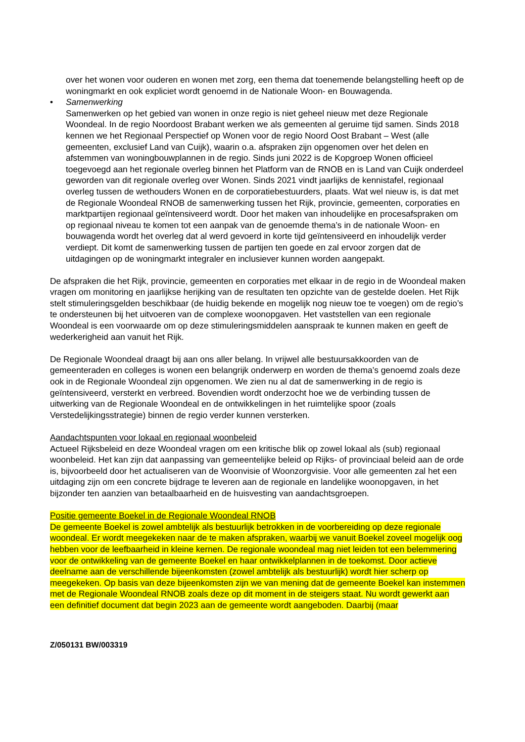over het wonen voor ouderen en wonen met zorg, een thema dat toenemende belangstelling heeft op de woningmarkt en ook expliciet wordt genoemd in de Nationale Woon- en Bouwagenda.
• Samenwerking
Samenwerken op het gebied van wonen in onze regio is niet geheel nieuw met deze Regionale Woondeal. In de regio Noordoost Brabant werken we als gemeenten al geruime tijd samen. Sinds 2018 kennen we het Regionaal Perspectief op Wonen voor de regio Noord Oost Brabant – West (alle gemeenten, exclusief Land van Cuijk), waarin o.a. afspraken zijn opgenomen over het delen en afstemmen van woningbouwplannen in de regio. Sinds juni 2022 is de Kopgroep Wonen officieel toegevoegd aan het regionale overleg binnen het Platform van de RNOB en is Land van Cuijk onderdeel geworden van dit regionale overleg over Wonen. Sinds 2021 vindt jaarlijks de kennistafel, regionaal overleg tussen de wethouders Wonen en de corporatiebestuurders, plaats. Wat wel nieuw is, is dat met de Regionale Woondeal RNOB de samenwerking tussen het Rijk, provincie, gemeenten, corporaties en marktpartijen regionaal geïntensiveerd wordt. Door het maken van inhoudelijke en procesafspraken om op regionaal niveau te komen tot een aanpak van de genoemde thema’s in de nationale Woon- en bouwagenda wordt het overleg dat al werd gevoerd in korte tijd geïntensiveerd en inhoudelijk verder verdiept. Dit komt de samenwerking tussen de partijen ten goede en zal ervoor zorgen dat de uitdagingen op de woningmarkt integraler en inclusiever kunnen worden aangepakt.
De afspraken die het Rijk, provincie, gemeenten en corporaties met elkaar in de regio in de Woondeal maken vragen om monitoring en jaarlijkse herijking van de resultaten ten opzichte van de gestelde doelen. Het Rijk stelt stimuleringsgelden beschikbaar (de huidig bekende en mogelijk nog nieuw toe te voegen) om de regio’s te ondersteunen bij het uitvoeren van de complexe woonopgaven. Het vaststellen van een regionale Woondeal is een voorwaarde om op deze stimuleringsmiddelen aanspraak te kunnen maken en geeft de wederkerigheid aan vanuit het Rijk.
De Regionale Woondeal draagt bij aan ons aller belang. In vrijwel alle bestuursakkoorden van de gemeenteraden en colleges is wonen een belangrijk onderwerp en worden de thema’s genoemd zoals deze ook in de Regionale Woondeal zijn opgenomen. We zien nu al dat de samenwerking in de regio is geïntensiveerd, versterkt en verbreed. Bovendien wordt onderzocht hoe we de verbinding tussen de uitwerking van de Regionale Woondeal en de ontwikkelingen in het ruimtelijke spoor (zoals Verstedelijkingsstrategie) binnen de regio verder kunnen versterken.
Aandachtspunten voor lokaal en regionaal woonbeleid
Actueel Rijksbeleid en deze Woondeal vragen om een kritische blik op zowel lokaal als (sub) regionaal woonbeleid. Het kan zijn dat aanpassing van gemeentelijke beleid op Rijks- of provinciaal beleid aan de orde is, bijvoorbeeld door het actualiseren van de Woonvisie of Woonzorgvisie. Voor alle gemeenten zal het een uitdaging zijn om een concrete bijdrage te leveren aan de regionale en landelijke woonopgaven, in het bijzonder ten aanzien van betaalbaarheid en de huisvesting van aandachtsgroepen.
Positie gemeente Boekel in de Regionale Woondeal RNOB
De gemeente Boekel is zowel ambtelijk als bestuurlijk betrokken in de voorbereiding op deze regionale woondeal. Er wordt meegekeken naar de te maken afspraken, waarbij we vanuit Boekel zoveel mogelijk oog hebben voor de leefbaarheid in kleine kernen. De regionale woondeal mag niet leiden tot een belemmering voor de ontwikkeling van de gemeente Boekel en haar ontwikkelplannen in de toekomst. Door actieve deelname aan de verschillende bijeenkomsten (zowel ambtelijk als bestuurlijk) wordt hier scherp op meegekeken. Op basis van deze bijeenkomsten zijn we van mening dat de gemeente Boekel kan instemmen met de Regionale Woondeal RNOB zoals deze op dit moment in de steigers staat. Nu wordt gewerkt aan een definitief document dat begin 2023 aan de gemeente wordt aangeboden. Daarbij (maar
Z/050131 BW/003319